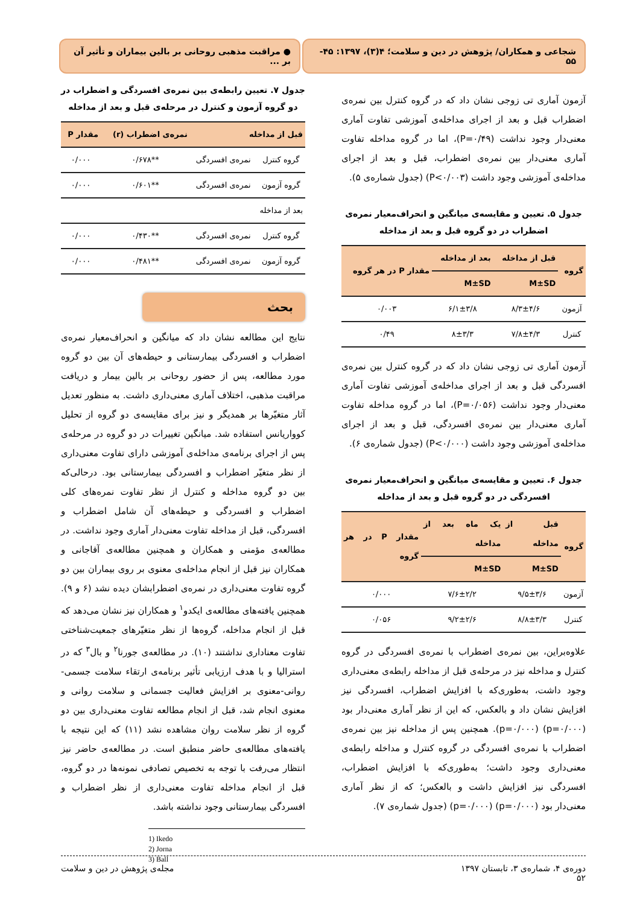شجاعی و همکاران/ پژوهش در دین و سلامت؛ ۴(۳)، ۱۳۹۷: ۴۵- ۵۵
● مراقبت مذهبی روحانی بر بالین بیماران و تأثیر آن بر ...
آزمون آماری تی زوجی نشان داد که در گروه کنترل بین نمره‌ی اضطراب قبل و بعد از اجرای مداخله‌ی آموزشی تفاوت آماری معنی‌دار وجود نداشت (P=۰/۴۹)، اما در گروه مداخله تفاوت آماری معنی‌دار بین نمره‌ی اضطراب، قبل و بعد از اجرای مداخله‌ی آموزشی وجود داشت (P<۰/۰۰۳) (جدول شماره‌ی ۵).
جدول ۵. تعیین و مقایسه‌ی میانگین و انحراف‌معیار نمره‌ی اضطراب در دو گروه قبل و بعد از مداخله
| گروه | قبل از مداخله | بعد از مداخله | مقدار P در هر گروه |
| --- | --- | --- | --- |
| | M±SD | M±SD | |
| آزمون | ۸/۳±۴/۶ | ۶/۱±۳/۸ | ۰/۰۰۳ |
| کنترل | ۷/۸±۴/۳ | ۸±۳/۳ | ۰/۴۹ |
آزمون آماری تی زوجی نشان داد که در گروه کنترل بین نمره‌ی افسردگی قبل و بعد از اجرای مداخله‌ی آموزشی تفاوت آماری معنی‌دار وجود نداشت (P=۰/۰۵۶)، اما در گروه مداخله تفاوت آماری معنی‌دار بین نمره‌ی افسردگی، قبل و بعد از اجرای مداخله‌ی آموزشی وجود داشت (P<۰/۰۰۰) (جدول شماره‌ی ۶).
جدول ۶. تعیین و مقایسه‌ی میانگین و انحراف‌معیار نمره‌ی افسردگی در دو گروه قبل و بعد از مداخله
| گروه | قبل از مداخله | یک ماه بعد از مداخله | مقدار P در هر گروه |
| --- | --- | --- | --- |
| | M±SD | M±SD | |
| آزمون | ۹/۵±۳/۶ | ۷/۶±۲/۲ | ۰/۰۰۰ |
| کنترل | ۸/۸±۳/۳ | ۹/۲±۲/۶ | ۰/۰۵۶ |
علاوه‌براین، بین نمره‌ی اضطراب با نمره‌ی افسردگی در گروه کنترل و مداخله نیز در مرحله‌ی قبل از مداخله رابطه‌ی معنی‌داری وجود داشت، به‌طوری‌که با افزایش اضطراب، افسردگی نیز افزایش نشان داد و بالعکس، که این از نظر آماری معنی‌دار بود (p=۰/۰۰۰) (p=۰/۰۰۰). همچنین پس از مداخله نیز بین نمره‌ی اضطراب با نمره‌ی افسردگی در گروه کنترل و مداخله رابطه‌ی معنی‌داری وجود داشت؛ به‌طوری‌که با افزایش اضطراب، افسردگی نیز افزایش داشت و بالعکس؛ که از نظر آماری معنی‌دار بود (p=۰/۰۰۰) (p=۰/۰۰۰) (جدول شماره‌ی ۷).
جدول ۷. تعیین رابطه‌ی بین نمره‌ی افسردگی و اضطراب در دو گروه آزمون و کنترل در مرحله‌ی قبل و بعد از مداخله
| قبل از مداخله | | نمره‌ی اضطراب (r) | مقدار P |
| --- | --- | --- | --- |
| گروه کنترل | نمره‌ی افسردگی | **۰/۶۷۸ | ۰/۰۰۰ |
| گروه آزمون | نمره‌ی افسردگی | **۰/۶۰۱ | ۰/۰۰۰ |
| بعد از مداخله | | | |
| گروه کنترل | نمره‌ی افسردگی | **۰/۴۳۰ | ۰/۰۰۰ |
| گروه آزمون | نمره‌ی افسردگی | **۰/۴۸۱ | ۰/۰۰۰ |
بحث
نتایج این مطالعه نشان داد که میانگین و انحراف‌معیار نمره‌ی اضطراب و افسردگی بیمارستانی و حیطه‌های آن بین دو گروه مورد مطالعه، پس از حضور روحانی بر بالین بیمار و دریافت مراقبت مذهبی، اختلاف آماری معنی‌داری داشت. به منظور تعدیل آثار متغیّرها بر همدیگر و نیز برای مقایسه‌ی دو گروه از تحلیل کوواریانس استفاده شد. میانگین تغییرات در دو گروه در مرحله‌ی پس از اجرای برنامه‌ی مداخله‌ی آموزشی دارای تفاوت معنی‌داری از نظر متغیّر اضطراب و افسردگی بیمارستانی بود. درحالی‌که بین دو گروه مداخله و کنترل از نظر تفاوت نمره‌های کلی اضطراب و افسردگی و حیطه‌های آن شامل اضطراب و افسردگی، قبل از مداخله تفاوت معنی‌دار آماری وجود نداشت. در مطالعه‌ی مؤمنی و همکاران و همچنین مطالعه‌ی آقاجانی و همکاران نیز قبل از انجام مداخله‌ی معنوی بر روی بیماران بین دو گروه تفاوت معنی‌داری در نمره‌ی اضطرابشان دیده نشد (۶ و ۹). همچنین یافته‌های مطالعه‌ی ایکدو<sup>۱</sup> و همکاران نیز نشان می‌دهد که قبل از انجام مداخله، گروه‌ها از نظر متغیّرهای جمعیت‌شناختی تفاوت معناداری نداشتند (۱۰). در مطالعه‌ی جورنا<sup>۲</sup> و بال<sup>۳</sup> که در استرالیا و با هدف ارزیابی تأثیر برنامه‌ی ارتقاء سلامت جسمی-روانی-معنوی بر افزایش فعالیت جسمانی و سلامت روانی و معنوی انجام شد، قبل از انجام مطالعه تفاوت معنی‌داری بین دو گروه از نظر سلامت روان مشاهده نشد (۱۱) که این نتیجه با یافته‌های مطالعه‌ی حاضر منطبق است. در مطالعه‌ی حاضر نیز انتظار می‌رفت با توجه به تخصیص تصادفی نمونه‌ها در دو گروه، قبل از انجام مداخله تفاوت معنی‌داری از نظر اضطراب و افسردگی بیمارستانی وجود نداشته باشد.
1) Ikedo
2) Jorna
3) Ball
دوره‌ی ۴، شماره‌ی ۳، تابستان ۱۳۹۷
۵۲ مجله‌ی پژوهش در دین و سلامت